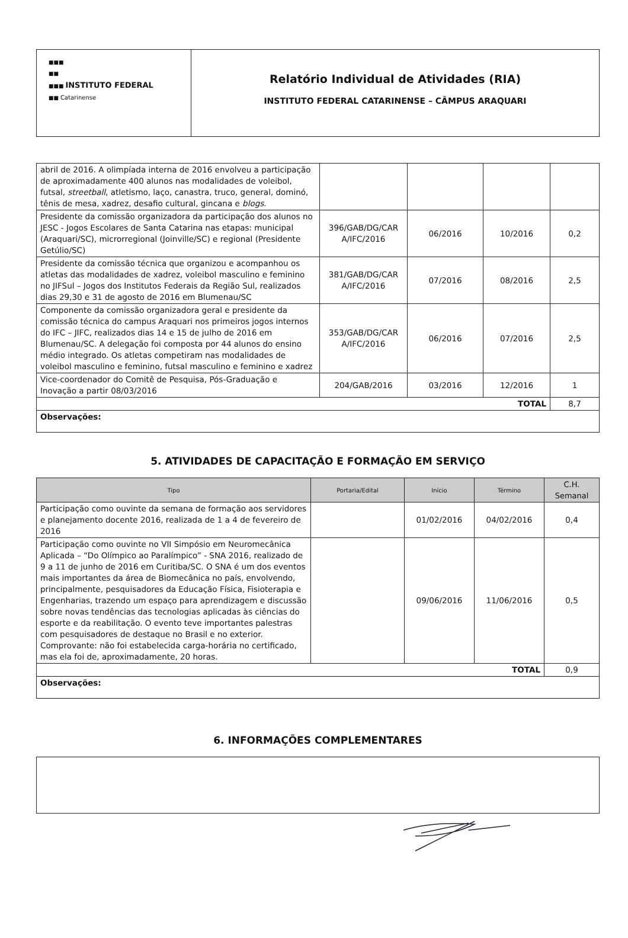| ■■■ ■■ ■■■ INSTITUTO FEDERAL ■■ Catarinense | Relatório Individual de Atividades (RIA) INSTITUTO FEDERAL CATARINENSE – CÂMPUS ARAQUARI |
| abril de 2016. A olimpíada interna de 2016 envolveu a participação de aproximadamente 400 alunos nas modalidades de voleibol, futsal, streetball , atletismo, laço, canastra, truco, general, dominó, tênis de mesa, xadrez, desafio cultural, gincana e blogs . | | | | |
| Presidente da comissão organizadora da participação dos alunos no JESC - Jogos Escolares de Santa Catarina nas etapas: municipal (Araquari/SC), microrregional (Joinville/SC) e regional (Presidente Getúlio/SC) | 396/GAB/DG/CAR A/IFC/2016 | 06/2016 | 10/2016 | 0,2 |
| Presidente da comissão técnica que organizou e acompanhou os atletas das modalidades de xadrez, voleibol masculino e feminino no JIFSul – Jogos dos Institutos Federais da Região Sul, realizados dias 29,30 e 31 de agosto de 2016 em Blumenau/SC | 381/GAB/DG/CAR A/IFC/2016 | 07/2016 | 08/2016 | 2,5 |
| Componente da comissão organizadora geral e presidente da comissão técnica do campus Araquari nos primeiros jogos internos do IFC – JIFC, realizados dias 14 e 15 de julho de 2016 em Blumenau/SC. A delegação foi composta por 44 alunos do ensino médio integrado. Os atletas competiram nas modalidades de voleibol masculino e feminino, futsal masculino e feminino e xadrez | 353/GAB/DG/CAR A/IFC/2016 | 06/2016 | 07/2016 | 2,5 |
| Vice-coordenador do Comitê de Pesquisa, Pós-Graduação e Inovação a partir 08/03/2016 | 204/GAB/2016 | 03/2016 | 12/2016 | 1 |
| TOTAL | | | | 8,7 |
| Observações: | | | | |
5. ATIVIDADES DE CAPACITAÇÃO E FORMAÇÃO EM SERVIÇO
| Tipo | Portaria/Edital | Início | Término | C.H. Semanal |
| --- | --- | --- | --- | --- |
| Participação como ouvinte da semana de formação aos servidores e planejamento docente 2016, realizada de 1 a 4 de fevereiro de 2016 | | 01/02/2016 | 04/02/2016 | 0,4 |
| Participação como ouvinte no VII Simpósio em Neuromecânica Aplicada – “Do Olímpico ao Paralímpico” - SNA 2016, realizado de 9 a 11 de junho de 2016 em Curitiba/SC. O SNA é um dos eventos mais importantes da área de Biomecânica no país, envolvendo, principalmente, pesquisadores da Educação Física, Fisioterapia e Engenharias, trazendo um espaço para aprendizagem e discussão sobre novas tendências das tecnologias aplicadas às ciências do esporte e da reabilitação. O evento teve importantes palestras com pesquisadores de destaque no Brasil e no exterior. Comprovante: não foi estabelecida carga-horária no certificado, mas ela foi de, aproximadamente, 20 horas. | | 09/06/2016 | 11/06/2016 | 0,5 |
| TOTAL | | | | 0,9 |
| Observações: | | | | |
6. INFORMAÇÕES COMPLEMENTARES